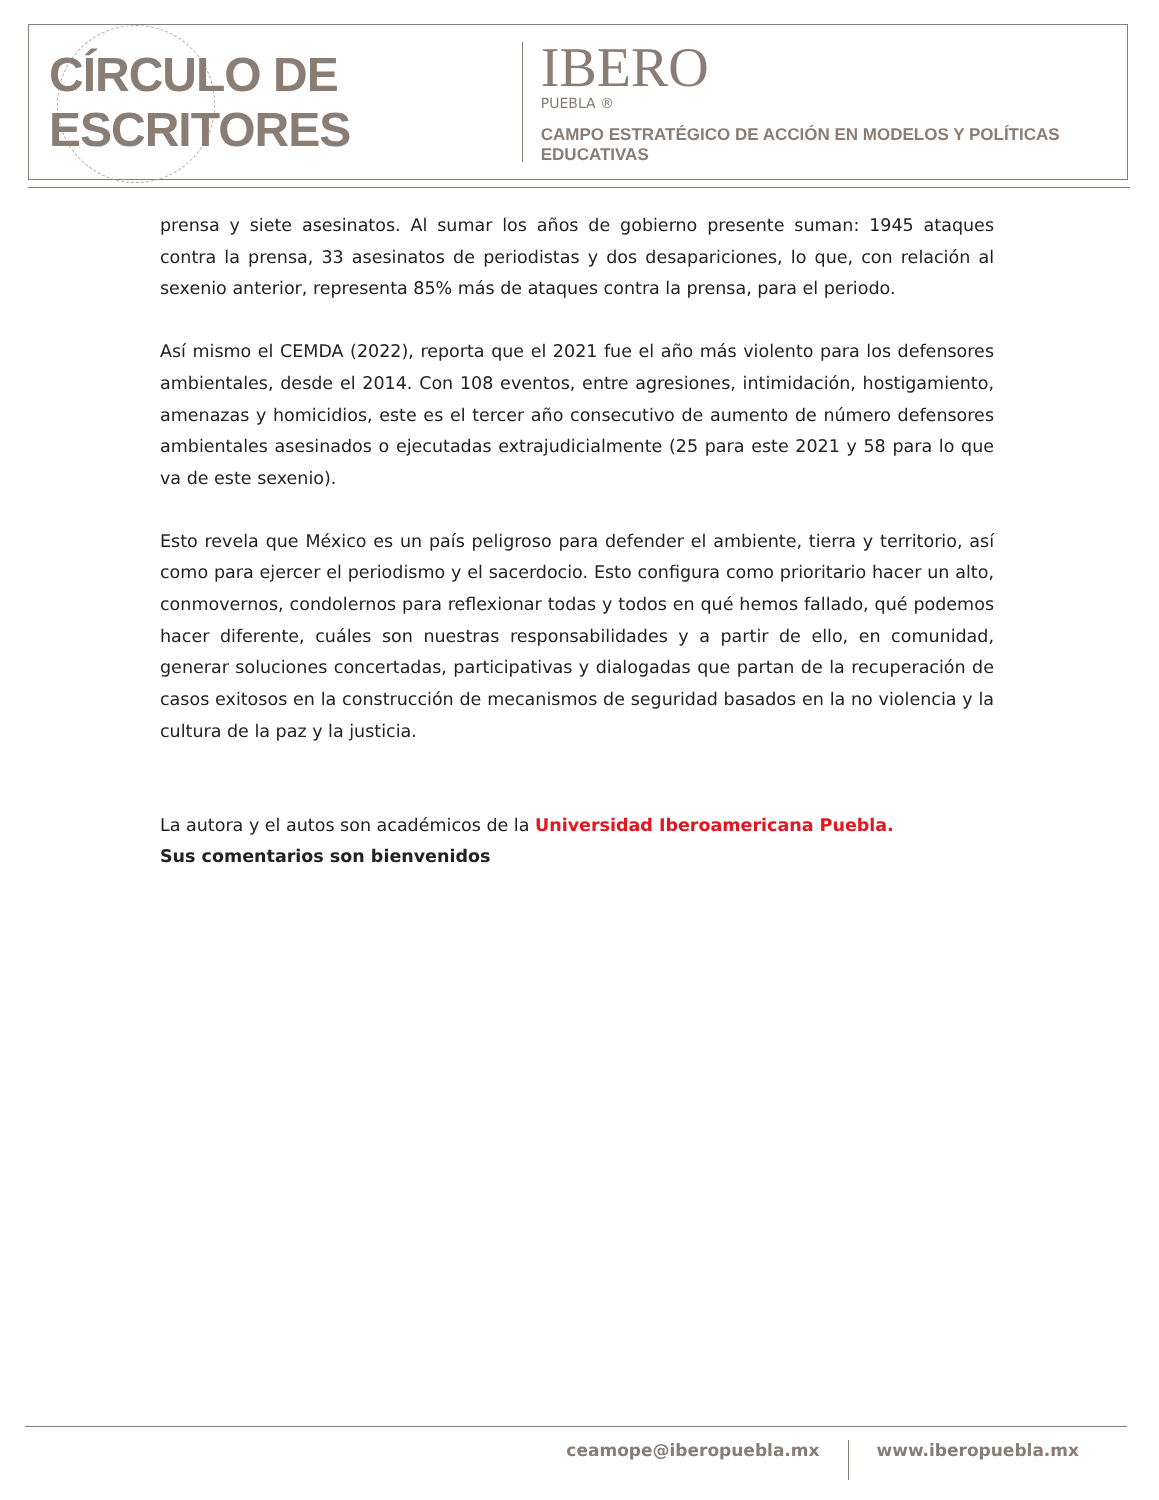CÍRCULO DE ESCRITORES
IBERO
PUEBLA ®
CAMPO ESTRATÉGICO DE ACCIÓN EN MODELOS Y POLÍTICAS EDUCATIVAS
prensa y siete asesinatos. Al sumar los años de gobierno presente suman: 1945 ataques contra la prensa, 33 asesinatos de periodistas y dos desapariciones, lo que, con relación al sexenio anterior, representa 85% más de ataques contra la prensa, para el periodo.
Así mismo el CEMDA (2022), reporta que el 2021 fue el año más violento para los defensores ambientales, desde el 2014. Con 108 eventos, entre agresiones, intimidación, hostigamiento, amenazas y homicidios, este es el tercer año consecutivo de aumento de número defensores ambientales asesinados o ejecutadas extrajudicialmente (25 para este 2021 y 58 para lo que va de este sexenio).
Esto revela que México es un país peligroso para defender el ambiente, tierra y territorio, así como para ejercer el periodismo y el sacerdocio. Esto configura como prioritario hacer un alto, conmovernos, condolernos para reflexionar todas y todos en qué hemos fallado, qué podemos hacer diferente, cuáles son nuestras responsabilidades y a partir de ello, en comunidad, generar soluciones concertadas, participativas y dialogadas que partan de la recuperación de casos exitosos en la construcción de mecanismos de seguridad basados en la no violencia y la cultura de la paz y la justicia.
La autora y el autos son académicos de la Universidad Iberoamericana Puebla.
Sus comentarios son bienvenidos
ceamope@iberopuebla.mx www.iberopuebla.mx